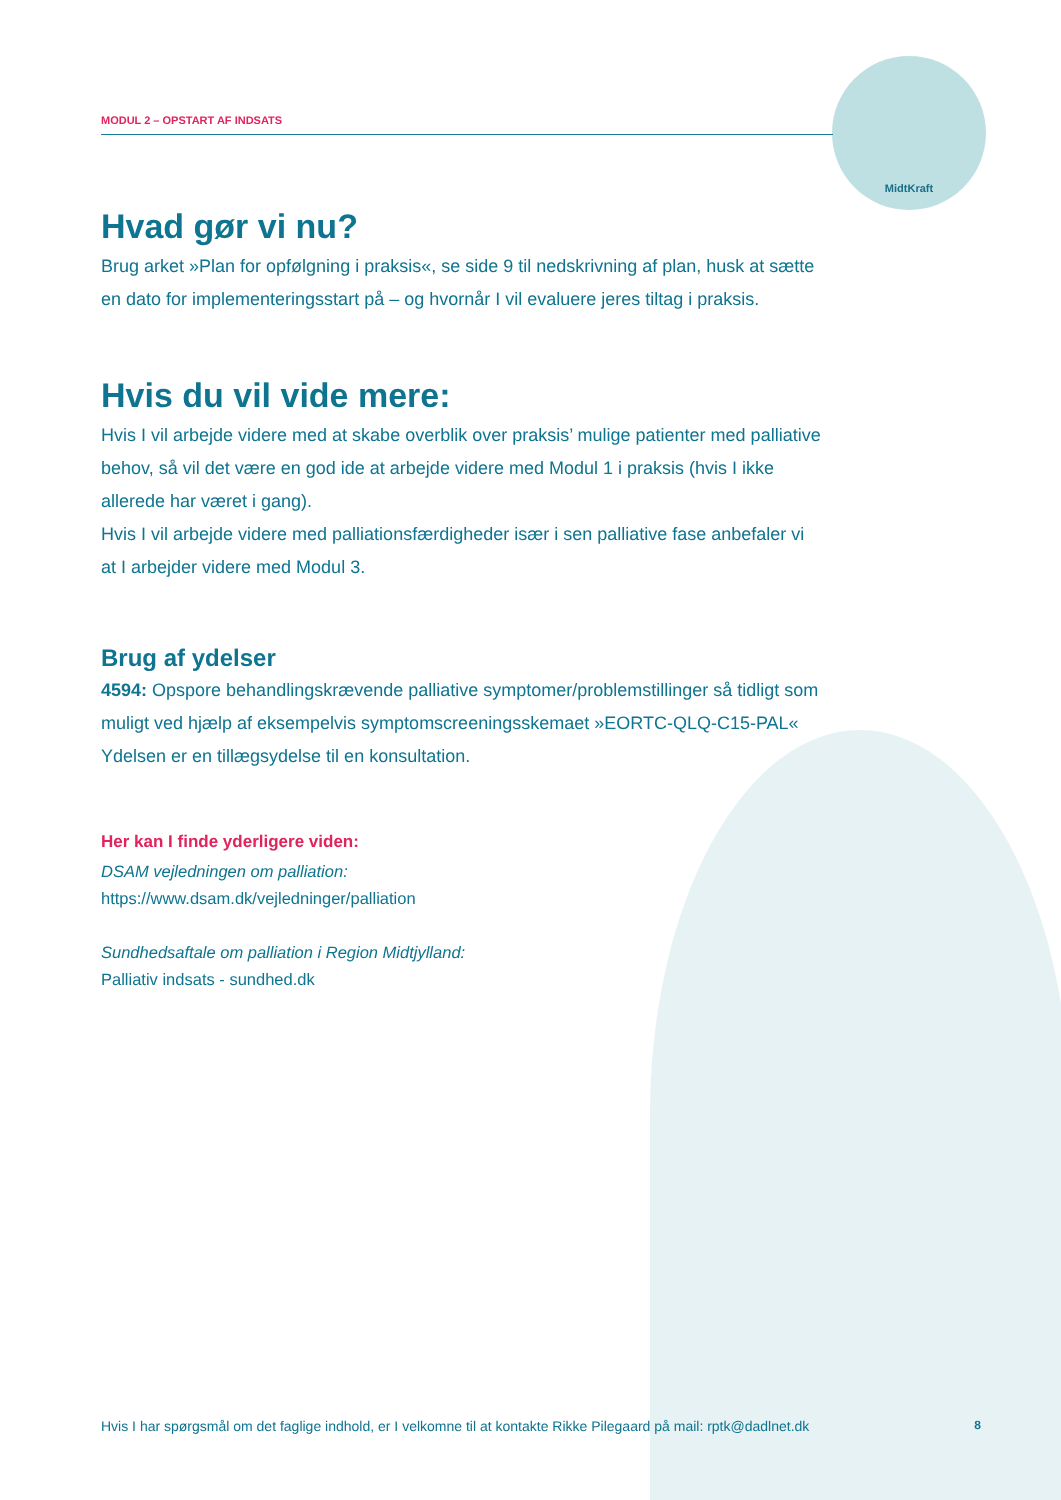MidtKraft
MODUL 2 – OPSTART AF INDSATS
Hvad gør vi nu?
Brug arket »Plan for opfølgning i praksis«, se side 9 til nedskrivning af plan, husk at sætte en dato for implementeringsstart på – og hvornår I vil evaluere jeres tiltag i praksis.
Hvis du vil vide mere:
Hvis I vil arbejde videre med at skabe overblik over praksis’ mulige patienter med palliative behov, så vil det være en god ide at arbejde videre med Modul 1 i praksis (hvis I ikke allerede har været i gang).
Hvis I vil arbejde videre med palliationsfærdigheder især i sen palliative fase anbefaler vi at I arbejder videre med Modul 3.
Brug af ydelser
4594: Opspore behandlingskrævende palliative symptomer/problemstillinger så tidligt som muligt ved hjælp af eksempelvis symptomscreeningsskemaet »EORTC-QLQ-C15-PAL« Ydelsen er en tillægsydelse til en konsultation.
Her kan I finde yderligere viden:
DSAM vejledningen om palliation:
https://www.dsam.dk/vejledninger/palliation
Sundhedsaftale om palliation i Region Midtjylland:
Palliativ indsats - sundhed.dk
Hvis I har spørgsmål om det faglige indhold, er I velkomne til at kontakte Rikke Pilegaard på mail: rptk@dadlnet.dk 8